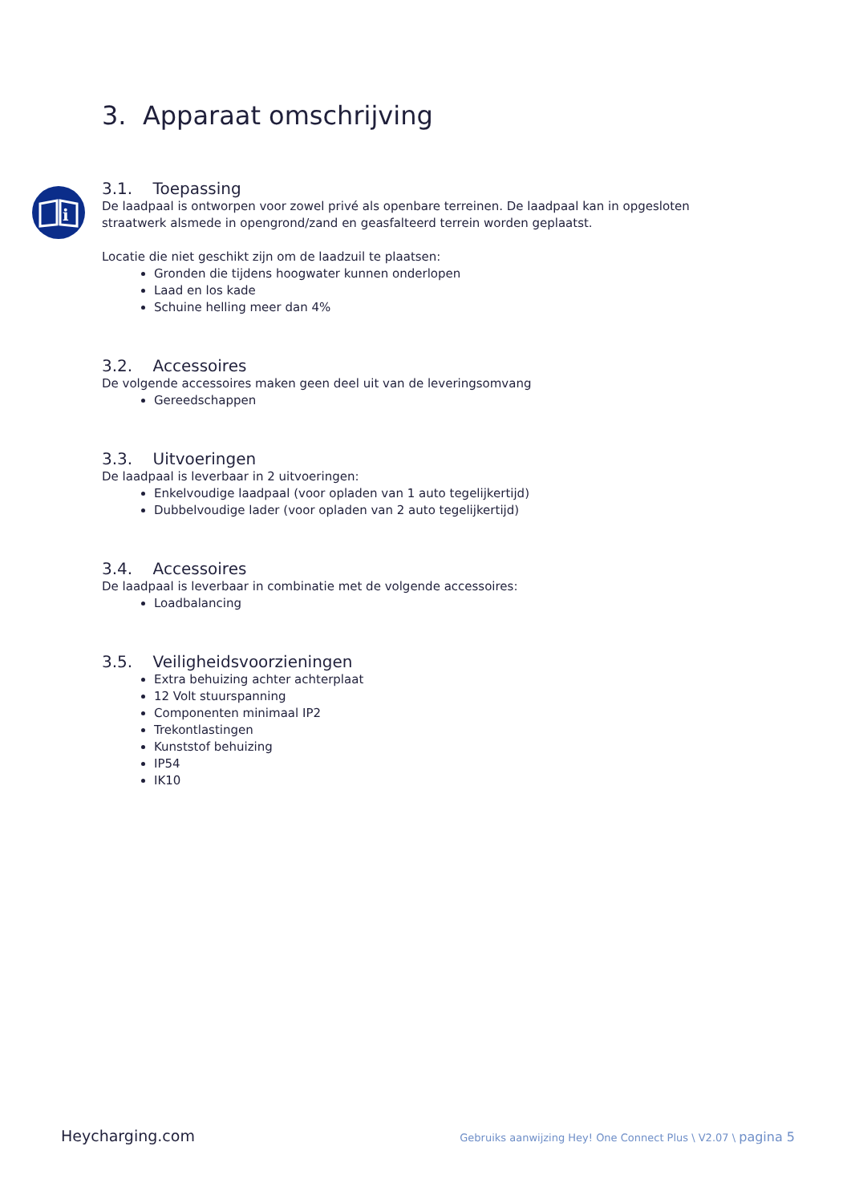i
3. Apparaat omschrijving
3.1. Toepassing
De laadpaal is ontworpen voor zowel privé als openbare terreinen. De laadpaal kan in opgesloten straatwerk alsmede in opengrond/zand en geasfalteerd terrein worden geplaatst.
Locatie die niet geschikt zijn om de laadzuil te plaatsen:
Gronden die tijdens hoogwater kunnen onderlopen
Laad en los kade
Schuine helling meer dan 4%
3.2. Accessoires
De volgende accessoires maken geen deel uit van de leveringsomvang
Gereedschappen
3.3. Uitvoeringen
De laadpaal is leverbaar in 2 uitvoeringen:
Enkelvoudige laadpaal (voor opladen van 1 auto tegelijkertijd)
Dubbelvoudige lader (voor opladen van 2 auto tegelijkertijd)
3.4. Accessoires
De laadpaal is leverbaar in combinatie met de volgende accessoires:
Loadbalancing
3.5. Veiligheidsvoorzieningen
Extra behuizing achter achterplaat
12 Volt stuurspanning
Componenten minimaal IP2
Trekontlastingen
Kunststof behuizing
IP54
IK10
Heycharging.com Gebruiks aanwijzing Hey! One Connect Plus \ V2.07 \ pagina 5